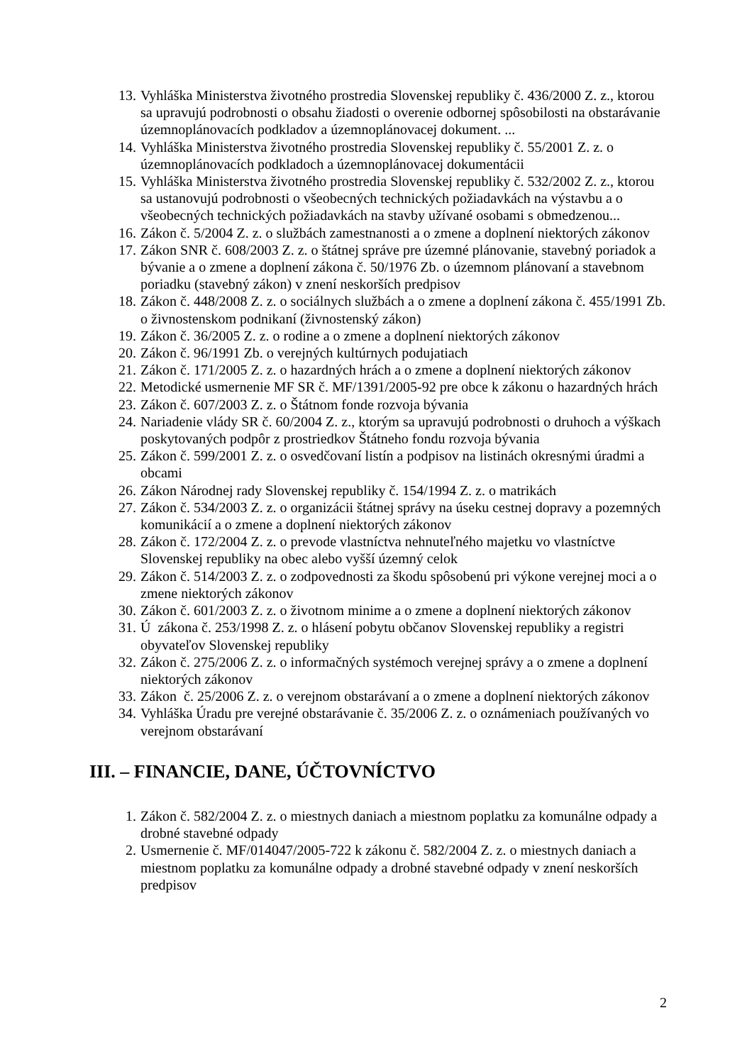13. Vyhláška Ministerstva životného prostredia Slovenskej republiky č. 436/2000 Z. z., ktorou sa upravujú podrobnosti o obsahu žiadosti o overenie odbornej spôsobilosti na obstarávanie územnoplánovacích podkladov a územnoplánovacej dokument. ...
14. Vyhláška Ministerstva životného prostredia Slovenskej republiky č. 55/2001 Z. z. o územnoplánovacích podkladoch a územnoplánovacej dokumentácii
15. Vyhláška Ministerstva životného prostredia Slovenskej republiky č. 532/2002 Z. z., ktorou sa ustanovujú podrobnosti o všeobecných technických požiadavkách na výstavbu a o všeobecných technických požiadavkách na stavby užívané osobami s obmedzenou...
16. Zákon č. 5/2004 Z. z. o službách zamestnanosti a o zmene a doplnení niektorých zákonov
17. Zákon SNR č. 608/2003 Z. z. o štátnej správe pre územné plánovanie, stavebný poriadok a bývanie a o zmene a doplnení zákona č. 50/1976 Zb. o územnom plánovaní a stavebnom poriadku (stavebný zákon) v znení neskorších predpisov
18. Zákon č. 448/2008 Z. z. o sociálnych službách a o zmene a doplnení zákona č. 455/1991 Zb. o živnostenskom podnikaní (živnostenský zákon)
19. Zákon č. 36/2005 Z. z. o rodine a o zmene a doplnení niektorých zákonov
20. Zákon č. 96/1991 Zb. o verejných kultúrnych podujatiach
21. Zákon č. 171/2005 Z. z. o hazardných hrách a o zmene a doplnení niektorých zákonov
22. Metodické usmernenie MF SR č. MF/1391/2005-92 pre obce k zákonu o hazardných hrách
23. Zákon č. 607/2003 Z. z. o Štátnom fonde rozvoja bývania
24. Nariadenie vlády SR č. 60/2004 Z. z., ktorým sa upravujú podrobnosti o druhoch a výškach poskytovaných podpôr z prostriedkov Štátneho fondu rozvoja bývania
25. Zákon č. 599/2001 Z. z. o osvedčovaní listín a podpisov na listinách okresnými úradmi a obcami
26. Zákon Národnej rady Slovenskej republiky č. 154/1994 Z. z. o matrikách
27. Zákon č. 534/2003 Z. z. o organizácii štátnej správy na úseku cestnej dopravy a pozemných komunikácií a o zmene a doplnení niektorých zákonov
28. Zákon č. 172/2004 Z. z. o prevode vlastníctva nehnuteľného majetku vo vlastníctve Slovenskej republiky na obec alebo vyšší územný celok
29. Zákon č. 514/2003 Z. z. o zodpovednosti za škodu spôsobenú pri výkone verejnej moci a o zmene niektorých zákonov
30. Zákon č. 601/2003 Z. z. o životnom minime a o zmene a doplnení niektorých zákonov
31. Ú zákona č. 253/1998 Z. z. o hlásení pobytu občanov Slovenskej republiky a registri obyvateľov Slovenskej republiky
32. Zákon č. 275/2006 Z. z. o informačných systémoch verejnej správy a o zmene a doplnení niektorých zákonov
33. Zákon č. 25/2006 Z. z. o verejnom obstarávaní a o zmene a doplnení niektorých zákonov
34. Vyhláška Úradu pre verejné obstarávanie č. 35/2006 Z. z. o oznámeniach používaných vo verejnom obstarávaní
III. – FINANCIE, DANE, ÚČTOVNÍCTVO
1. Zákon č. 582/2004 Z. z. o miestnych daniach a miestnom poplatku za komunálne odpady a drobné stavebné odpady
2. Usmernenie č. MF/014047/2005-722 k zákonu č. 582/2004 Z. z. o miestnych daniach a miestnom poplatku za komunálne odpady a drobné stavebné odpady v znení neskorších predpisov
2